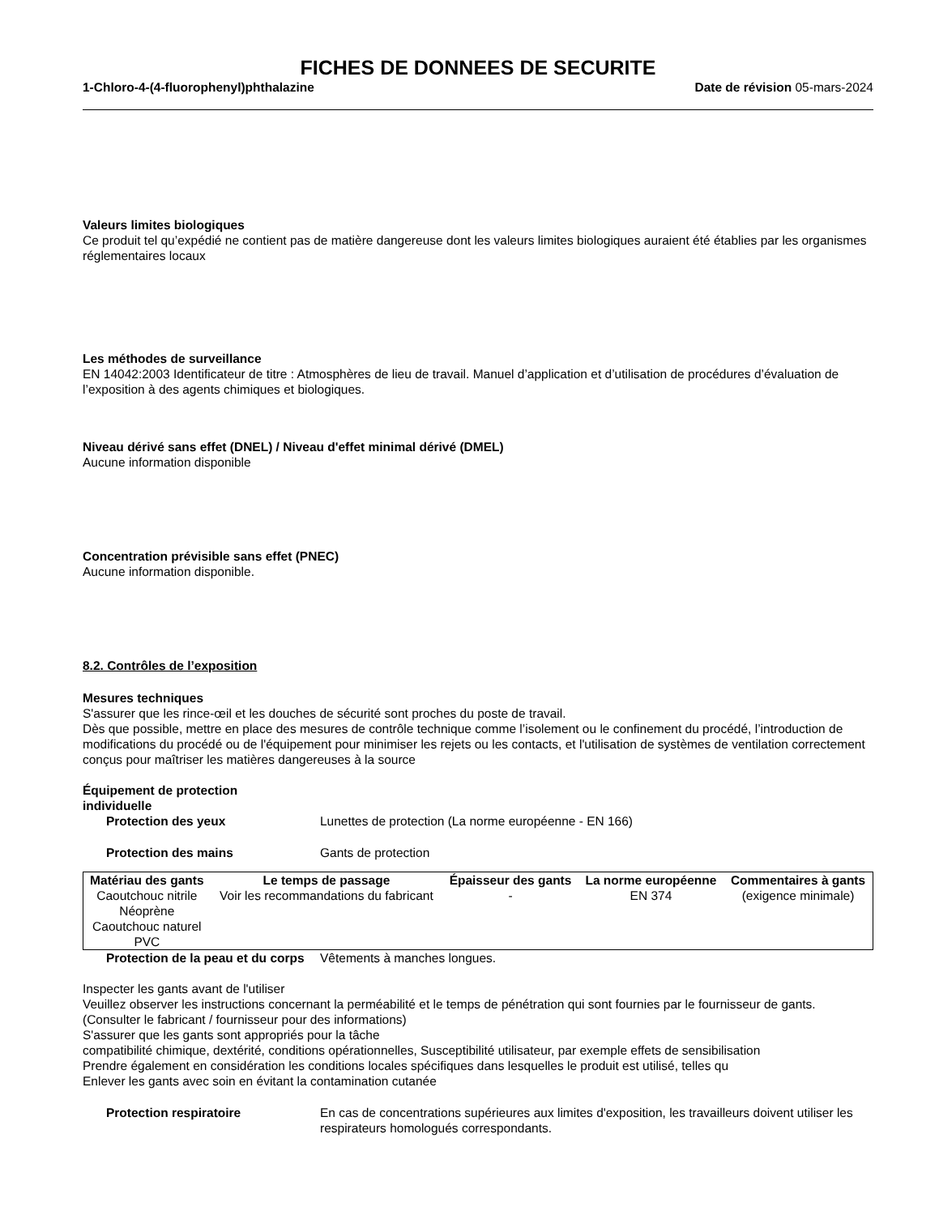FICHES DE DONNEES DE SECURITE
1-Chloro-4-(4-fluorophenyl)phthalazine Date de révision 05-mars-2024
Valeurs limites biologiques
Ce produit tel qu’expédié ne contient pas de matière dangereuse dont les valeurs limites biologiques auraient été établies par les organismes réglementaires locaux
Les méthodes de surveillance
EN 14042:2003 Identificateur de titre : Atmosphères de lieu de travail. Manuel d’application et d’utilisation de procédures d’évaluation de l’exposition à des agents chimiques et biologiques.
Niveau dérivé sans effet (DNEL) / Niveau d'effet minimal dérivé (DMEL)
Aucune information disponible
Concentration prévisible sans effet (PNEC)
Aucune information disponible.
8.2. Contrôles de l’exposition
Mesures techniques
S'assurer que les rince-œil et les douches de sécurité sont proches du poste de travail.
Dès que possible, mettre en place des mesures de contrôle technique comme l’isolement ou le confinement du procédé, l’introduction de modifications du procédé ou de l'équipement pour minimiser les rejets ou les contacts, et l'utilisation de systèmes de ventilation correctement conçus pour maîtriser les matières dangereuses à la source
Équipement de protection
individuelle
Protection des yeux Lunettes de protection (La norme européenne - EN 166)
Protection des mains Gants de protection
| Matériau des gants | Le temps de passage | Épaisseur des gants | La norme européenne | Commentaires à gants |
| --- | --- | --- | --- | --- |
| Caoutchouc nitrile Néoprène Caoutchouc naturel PVC | Voir les recommandations du fabricant | - | EN 374 | (exigence minimale) |
Protection de la peau et du corps
Vêtements à manches longues.
Inspecter les gants avant de l'utiliser
Veuillez observer les instructions concernant la perméabilité et le temps de pénétration qui sont fournies par le fournisseur de gants.
(Consulter le fabricant / fournisseur pour des informations)
S'assurer que les gants sont appropriés pour la tâche
compatibilité chimique, dextérité, conditions opérationnelles, Susceptibilité utilisateur, par exemple effets de sensibilisation
Prendre également en considération les conditions locales spécifiques dans lesquelles le produit est utilisé, telles qu
Enlever les gants avec soin en évitant la contamination cutanée
Protection respiratoire En cas de concentrations supérieures aux limites d'exposition, les travailleurs doivent utiliser les respirateurs homologués correspondants.